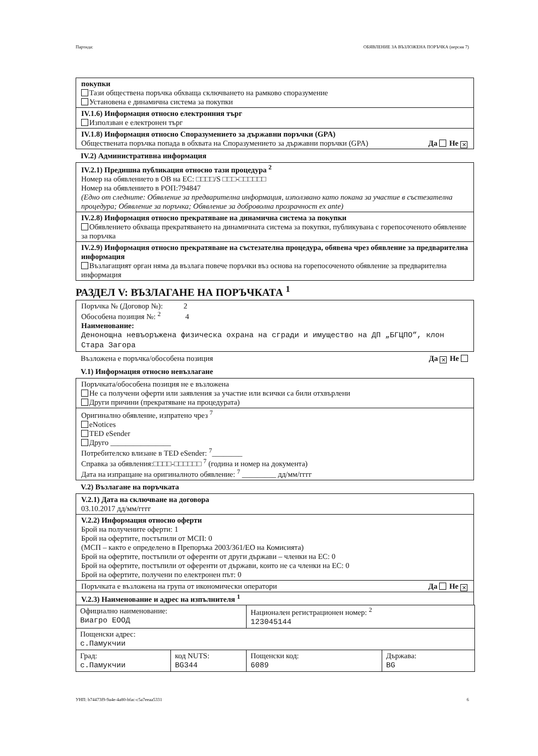Партида: ОБЯВЛЕНИЕ ЗА ВЪЗЛОЖЕНА ПОРЪЧКА (версия 7)
покупки
Тази обществена поръчка обхваща сключването на рамково споразумение
Установена е динамична система за покупки
IV.1.6) Информация относно електронния търг
Използван е електронен търг
IV.1.8) Информация относно Споразумението за държавни поръчки (GPA)
Да Не ✕ Обществената поръчка попада в обхвата на Споразумението за държавни поръчки (GPA)
IV.2) Административна информация
IV.2.1) Предишна публикация относно тази процедура <sup>2</sup>
Номер на обявлението в ОВ на ЕС: □□□□/S □□□-□□□□□□
Номер на обявлението в РОП:794847
(Едно от следните: Обявление за предварителна информация, използвано като покана за участие в състезателна процедура; Обявление за поръчка; Обявление за доброволна прозрачност ex ante)
IV.2.8) Информация относно прекратяване на динамична система за покупки
Обявлението обхваща прекратяването на динамичната система за покупки, публикувана с горепосоченото обявление за поръчка
IV.2.9) Информация относно прекратяване на състезателна процедура, обявена чрез обявление за предварителна информация
Възлагащият орган няма да възлага повече поръчки въз основа на горепосоченото обявление за предварителна информация
РАЗДЕЛ V: ВЪЗЛАГАНЕ НА ПОРЪЧКАТА <sup>1</sup>
Поръчка № (Договор №): 2
Обособена позиция №: <sup>2</sup> 4
Наименование:
Денонощна невъоръжена физическа охрана на сгради и имущество на ДП „БГЦПО”, клон Стара Загора
Да ✕ Не Възложена е поръчка/обособена позиция
V.1) Информация относно невъзлагане
Поръчката/обособена позиция не е възложена
Не са получени оферти или заявления за участие или всички са били отхвърлени
Други причини (прекратяване на процедурата)
Оригинално обявление, изпратено чрез <sup>7</sup>
eNotices
TED eSender
Друго ________________
Потребителско влизане в TED eSender: <sup>7</sup>________
Справка за обявления:□□□□-□□□□□□ <sup>7</sup> (година и номер на документа)
Дата на изпращане на оригиналното обявление: <sup>7</sup> _________ дд/мм/гггг
V.2) Възлагане на поръчката
V.2.1) Дата на сключване на договора
03.10.2017 дд/мм/гггг
V.2.2) Информация относно оферти
Брой на получените оферти: 1
Брой на офертите, постъпили от МСП: 0
(МСП – както е определено в Препоръка 2003/361/ЕО на Комисията)
Брой на офертите, постъпили от оференти от други държави – членки на ЕС: 0
Брой на офертите, постъпили от оференти от държави, които не са членки на ЕС: 0
Брой на офертите, получени по електронен път: 0
Да Не ✕ Поръчката е възложена на група от икономически оператори
V.2.3) Наименование и адрес на изпълнителя <sup>1</sup>
| Официално наименование: Виагро ЕООД | | Национален регистрационен номер: <sup>2</sup> 123045144 | |
| Пощенски адрес: с.Памукчии | | | |
| Град: с.Памукчии | код NUTS: BG344 | Пощенски код: 6089 | Държава: BG |
УНП: b74473f9-9a4e-4a80-bfac-c5a7eeaa5331 6